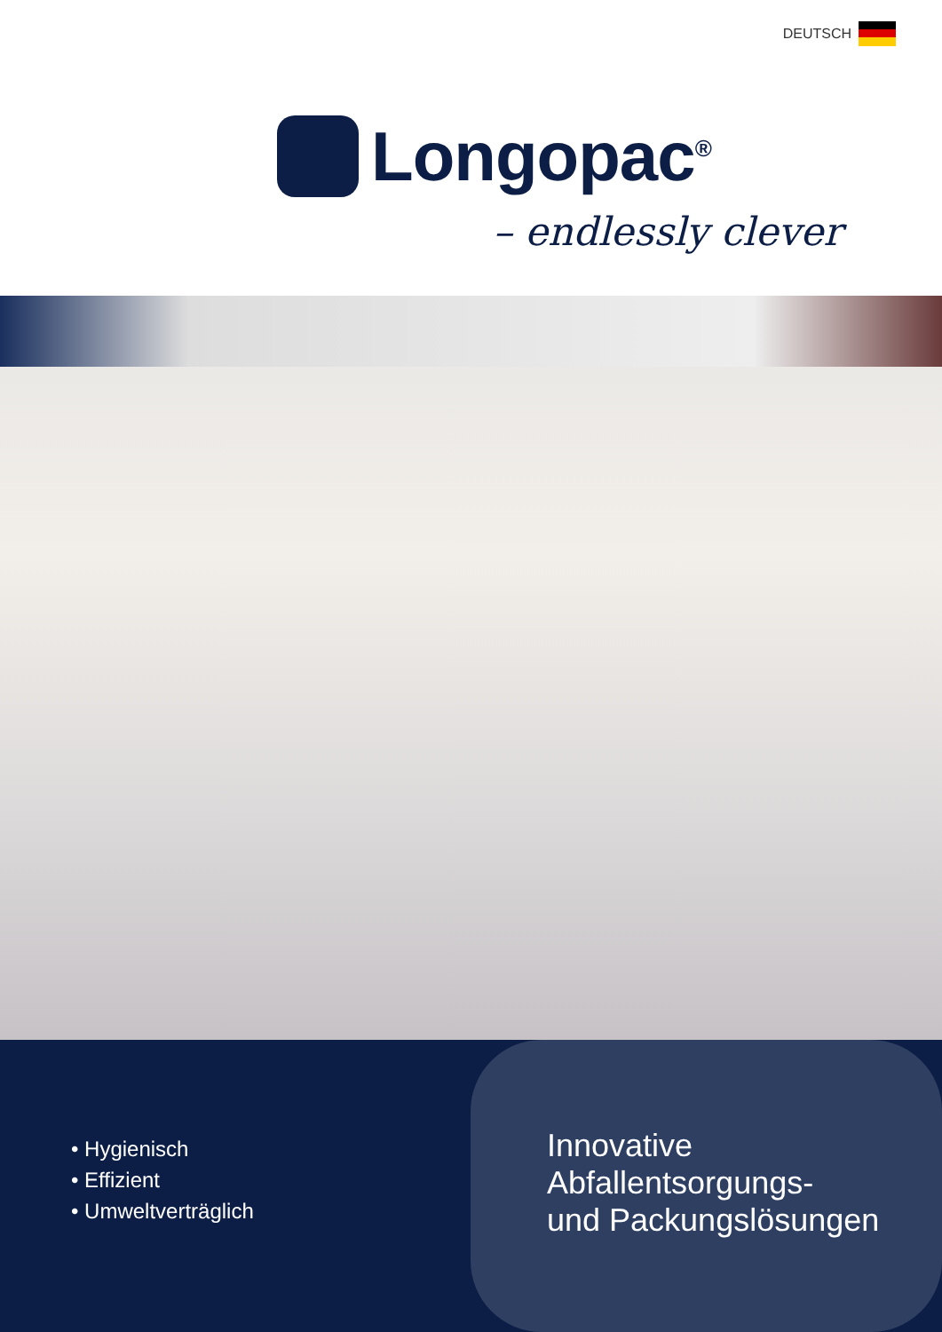DEUTSCH
Longopac<sup>®</sup>
– endlessly clever
• Hygienisch
• Effizient
• Umweltverträglich
Innovative
Abfallentsorgungs-
und Packungslösungen